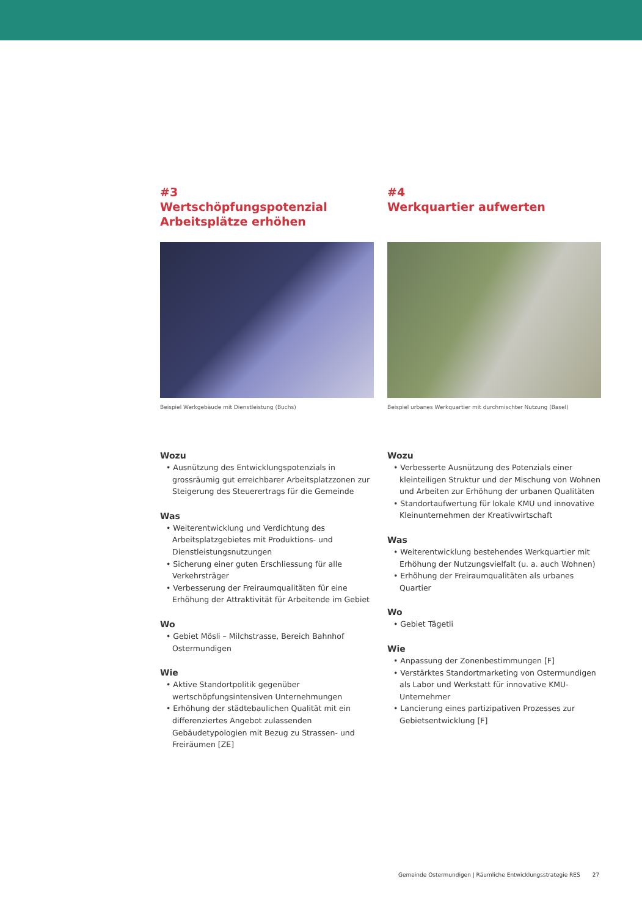#3
Wertschöpfungspotenzial Arbeitsplätze erhöhen
Beispiel Werkgebäude mit Dienstleistung (Buchs)
Wozu
• Ausnützung des Entwicklungspotenzials in grossräumig gut erreichbarer Arbeitsplatzzonen zur Steigerung des Steuerertrags für die Gemeinde
Was
• Weiterentwicklung und Verdichtung des Arbeitsplatzgebietes mit Produktions- und Dienstleistungsnutzungen
• Sicherung einer guten Erschliessung für alle Verkehrsträger
• Verbesserung der Freiraumqualitäten für eine Erhöhung der Attraktivität für Arbeitende im Gebiet
Wo
• Gebiet Mösli – Milchstrasse, Bereich Bahnhof Ostermundigen
Wie
• Aktive Standortpolitik gegenüber wertschöpfungsintensiven Unternehmungen
• Erhöhung der städtebaulichen Qualität mit ein differenziertes Angebot zulassenden Gebäudetypologien mit Bezug zu Strassen- und Freiräumen [ZE]
#4
Werkquartier aufwerten
Beispiel urbanes Werkquartier mit durchmischter Nutzung (Basel)
Wozu
• Verbesserte Ausnützung des Potenzials einer kleinteiligen Struktur und der Mischung von Wohnen und Arbeiten zur Erhöhung der urbanen Qualitäten
• Standortaufwertung für lokale KMU und innovative Kleinunternehmen der Kreativwirtschaft
Was
• Weiterentwicklung bestehendes Werkquartier mit Erhöhung der Nutzungsvielfalt (u. a. auch Wohnen)
• Erhöhung der Freiraumqualitäten als urbanes Quartier
Wo
• Gebiet Tägetli
Wie
• Anpassung der Zonenbestimmungen [F]
• Verstärktes Standortmarketing von Ostermundigen als Labor und Werkstatt für innovative KMU-Unternehmer
• Lancierung eines partizipativen Prozesses zur Gebietsentwicklung [F]
Gemeinde Ostermundigen | Räumliche Entwicklungsstrategie RES 27